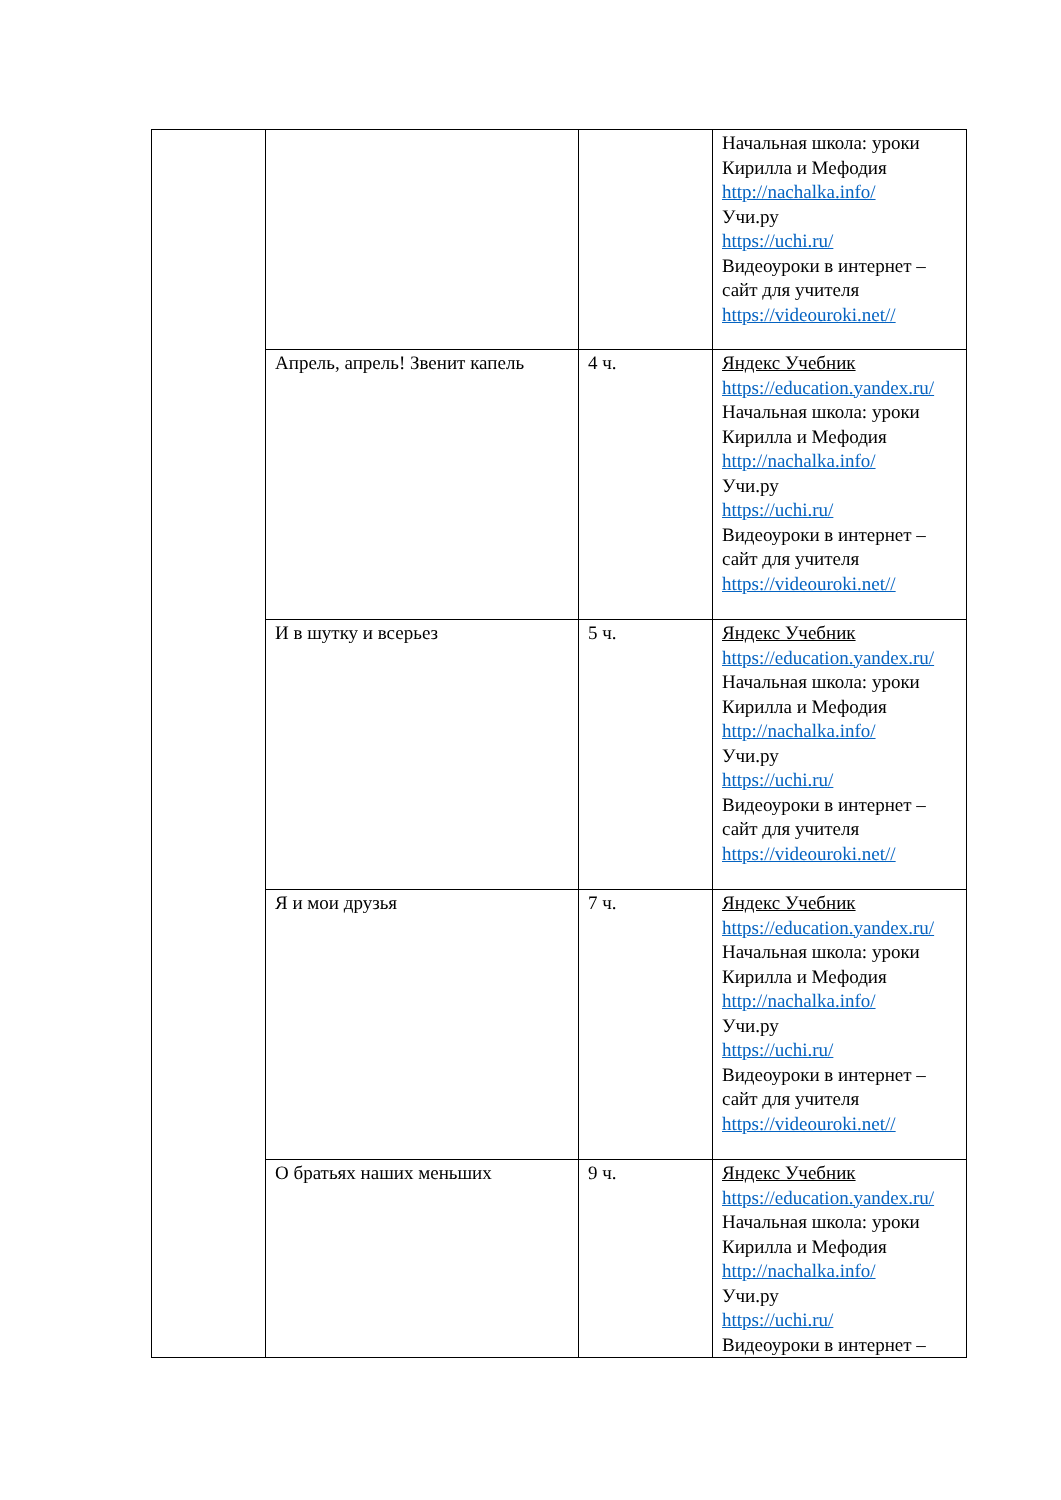| | | | Начальная школа: уроки Кирилла и Мефодия http://nachalka.info/ Учи.ру https://uchi.ru/ Видеоуроки в интернет – сайт для учителя https://videouroki.net// |
| | Апрель, апрель! Звенит капель | 4 ч. | Яндекс Учебник https://education.yandex.ru/ Начальная школа: уроки Кирилла и Мефодия http://nachalka.info/ Учи.ру https://uchi.ru/ Видеоуроки в интернет – сайт для учителя https://videouroki.net// |
| | И в шутку и всерьез | 5 ч. | Яндекс Учебник https://education.yandex.ru/ Начальная школа: уроки Кирилла и Мефодия http://nachalka.info/ Учи.ру https://uchi.ru/ Видеоуроки в интернет – сайт для учителя https://videouroki.net// |
| | Я и мои друзья | 7 ч. | Яндекс Учебник https://education.yandex.ru/ Начальная школа: уроки Кирилла и Мефодия http://nachalka.info/ Учи.ру https://uchi.ru/ Видеоуроки в интернет – сайт для учителя https://videouroki.net// |
| | О братьях наших меньших | 9 ч. | Яндекс Учебник https://education.yandex.ru/ Начальная школа: уроки Кирилла и Мефодия http://nachalka.info/ Учи.ру https://uchi.ru/ Видеоуроки в интернет – |